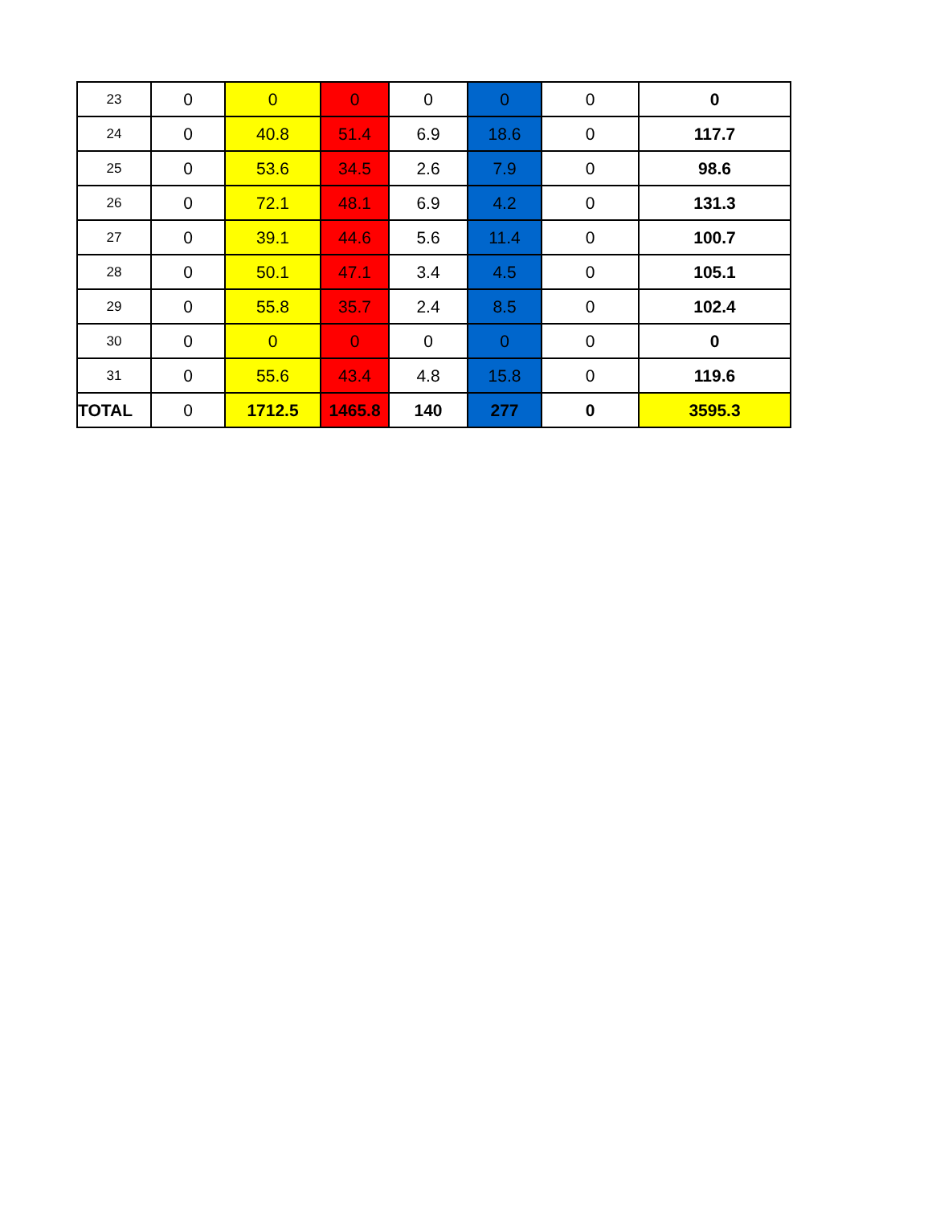| 23 | 0 | 0 | 0 | 0 | 0 | 0 | 0 |
| 24 | 0 | 40.8 | 51.4 | 6.9 | 18.6 | 0 | 117.7 |
| 25 | 0 | 53.6 | 34.5 | 2.6 | 7.9 | 0 | 98.6 |
| 26 | 0 | 72.1 | 48.1 | 6.9 | 4.2 | 0 | 131.3 |
| 27 | 0 | 39.1 | 44.6 | 5.6 | 11.4 | 0 | 100.7 |
| 28 | 0 | 50.1 | 47.1 | 3.4 | 4.5 | 0 | 105.1 |
| 29 | 0 | 55.8 | 35.7 | 2.4 | 8.5 | 0 | 102.4 |
| 30 | 0 | 0 | 0 | 0 | 0 | 0 | 0 |
| 31 | 0 | 55.6 | 43.4 | 4.8 | 15.8 | 0 | 119.6 |
| TOTAL | 0 | 1712.5 | 1465.8 | 140 | 277 | 0 | 3595.3 |